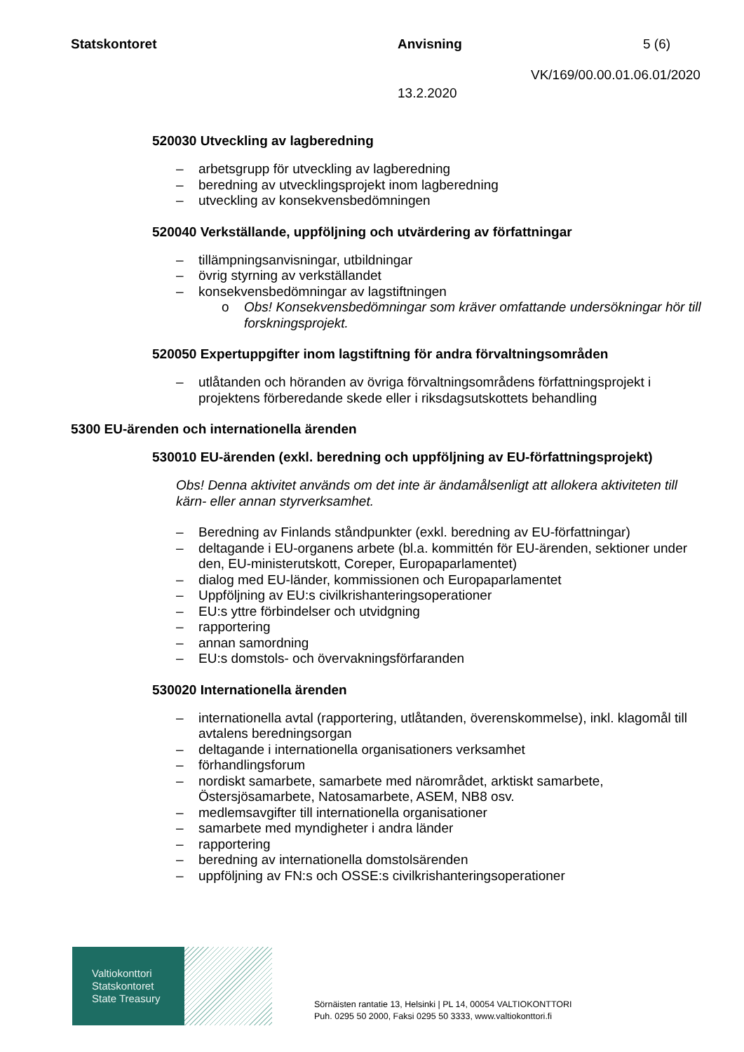Statskontoret Anvisning 5 (6)
VK/169/00.00.01.06.01/2020
13.2.2020
520030 Utveckling av lagberedning
– arbetsgrupp för utveckling av lagberedning
– beredning av utvecklingsprojekt inom lagberedning
– utveckling av konsekvensbedömningen
520040 Verkställande, uppföljning och utvärdering av författningar
– tillämpningsanvisningar, utbildningar
– övrig styrning av verkställandet
– konsekvensbedömningar av lagstiftningen
o Obs! Konsekvensbedömningar som kräver omfattande undersökningar hör till forskningsprojekt.
520050 Expertuppgifter inom lagstiftning för andra förvaltningsområden
– utlåtanden och höranden av övriga förvaltningsområdens författningsprojekt i projektens förberedande skede eller i riksdagsutskottets behandling
5300 EU-ärenden och internationella ärenden
530010 EU-ärenden (exkl. beredning och uppföljning av EU-författningsprojekt)
Obs! Denna aktivitet används om det inte är ändamålsenligt att allokera aktiviteten till kärn- eller annan styrverksamhet.
– Beredning av Finlands ståndpunkter (exkl. beredning av EU-författningar)
– deltagande i EU-organens arbete (bl.a. kommittén för EU-ärenden, sektioner under den, EU-ministerutskott, Coreper, Europaparlamentet)
– dialog med EU-länder, kommissionen och Europaparlamentet
– Uppföljning av EU:s civilkrishanteringsoperationer
– EU:s yttre förbindelser och utvidgning
– rapportering
– annan samordning
– EU:s domstols- och övervakningsförfaranden
530020 Internationella ärenden
– internationella avtal (rapportering, utlåtanden, överenskommelse), inkl. klagomål till avtalens beredningsorgan
– deltagande i internationella organisationers verksamhet
– förhandlingsforum
– nordiskt samarbete, samarbete med närområdet, arktiskt samarbete, Östersjösamarbete, Natosamarbete, ASEM, NB8 osv.
– medlemsavgifter till internationella organisationer
– samarbete med myndigheter i andra länder
– rapportering
– beredning av internationella domstolsärenden
– uppföljning av FN:s och OSSE:s civilkrishanteringsoperationer
Valtiokonttori
Statskontoret
State Treasury
Sörnäisten rantatie 13, Helsinki | PL 14, 00054 VALTIOKONTTORI
Puh. 0295 50 2000, Faksi 0295 50 3333, www.valtiokonttori.fi